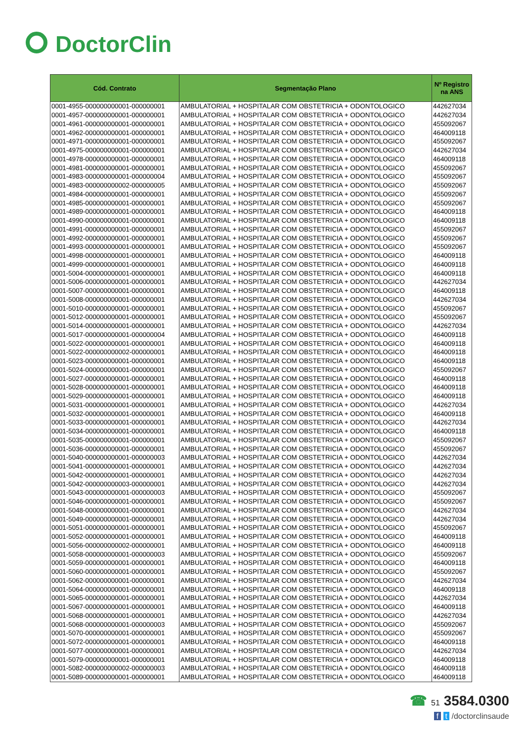DoctorClin
| Cód. Contrato | Segmentação Plano | Nº Registro na ANS |
| --- | --- | --- |
| 0001-4955-000000000001-000000001 | AMBULATORIAL + HOSPITALAR COM OBSTETRICIA + ODONTOLOGICO | 442627034 |
| 0001-4957-000000000001-000000001 | AMBULATORIAL + HOSPITALAR COM OBSTETRICIA + ODONTOLOGICO | 442627034 |
| 0001-4961-000000000001-000000001 | AMBULATORIAL + HOSPITALAR COM OBSTETRICIA + ODONTOLOGICO | 455092067 |
| 0001-4962-000000000001-000000001 | AMBULATORIAL + HOSPITALAR COM OBSTETRICIA + ODONTOLOGICO | 464009118 |
| 0001-4971-000000000001-000000001 | AMBULATORIAL + HOSPITALAR COM OBSTETRICIA + ODONTOLOGICO | 455092067 |
| 0001-4975-000000000001-000000001 | AMBULATORIAL + HOSPITALAR COM OBSTETRICIA + ODONTOLOGICO | 442627034 |
| 0001-4978-000000000001-000000001 | AMBULATORIAL + HOSPITALAR COM OBSTETRICIA + ODONTOLOGICO | 464009118 |
| 0001-4981-000000000001-000000001 | AMBULATORIAL + HOSPITALAR COM OBSTETRICIA + ODONTOLOGICO | 455092067 |
| 0001-4983-000000000001-000000004 | AMBULATORIAL + HOSPITALAR COM OBSTETRICIA + ODONTOLOGICO | 455092067 |
| 0001-4983-000000000002-000000005 | AMBULATORIAL + HOSPITALAR COM OBSTETRICIA + ODONTOLOGICO | 455092067 |
| 0001-4984-000000000001-000000001 | AMBULATORIAL + HOSPITALAR COM OBSTETRICIA + ODONTOLOGICO | 455092067 |
| 0001-4985-000000000001-000000001 | AMBULATORIAL + HOSPITALAR COM OBSTETRICIA + ODONTOLOGICO | 455092067 |
| 0001-4989-000000000001-000000001 | AMBULATORIAL + HOSPITALAR COM OBSTETRICIA + ODONTOLOGICO | 464009118 |
| 0001-4990-000000000001-000000001 | AMBULATORIAL + HOSPITALAR COM OBSTETRICIA + ODONTOLOGICO | 464009118 |
| 0001-4991-000000000001-000000001 | AMBULATORIAL + HOSPITALAR COM OBSTETRICIA + ODONTOLOGICO | 455092067 |
| 0001-4992-000000000001-000000001 | AMBULATORIAL + HOSPITALAR COM OBSTETRICIA + ODONTOLOGICO | 455092067 |
| 0001-4993-000000000001-000000001 | AMBULATORIAL + HOSPITALAR COM OBSTETRICIA + ODONTOLOGICO | 455092067 |
| 0001-4998-000000000001-000000001 | AMBULATORIAL + HOSPITALAR COM OBSTETRICIA + ODONTOLOGICO | 464009118 |
| 0001-4999-000000000001-000000001 | AMBULATORIAL + HOSPITALAR COM OBSTETRICIA + ODONTOLOGICO | 464009118 |
| 0001-5004-000000000001-000000001 | AMBULATORIAL + HOSPITALAR COM OBSTETRICIA + ODONTOLOGICO | 464009118 |
| 0001-5006-000000000001-000000001 | AMBULATORIAL + HOSPITALAR COM OBSTETRICIA + ODONTOLOGICO | 442627034 |
| 0001-5007-000000000001-000000001 | AMBULATORIAL + HOSPITALAR COM OBSTETRICIA + ODONTOLOGICO | 464009118 |
| 0001-5008-000000000001-000000001 | AMBULATORIAL + HOSPITALAR COM OBSTETRICIA + ODONTOLOGICO | 442627034 |
| 0001-5010-000000000001-000000001 | AMBULATORIAL + HOSPITALAR COM OBSTETRICIA + ODONTOLOGICO | 455092067 |
| 0001-5012-000000000001-000000001 | AMBULATORIAL + HOSPITALAR COM OBSTETRICIA + ODONTOLOGICO | 455092067 |
| 0001-5014-000000000001-000000001 | AMBULATORIAL + HOSPITALAR COM OBSTETRICIA + ODONTOLOGICO | 442627034 |
| 0001-5017-000000000001-000000004 | AMBULATORIAL + HOSPITALAR COM OBSTETRICIA + ODONTOLOGICO | 464009118 |
| 0001-5022-000000000001-000000001 | AMBULATORIAL + HOSPITALAR COM OBSTETRICIA + ODONTOLOGICO | 464009118 |
| 0001-5022-000000000002-000000001 | AMBULATORIAL + HOSPITALAR COM OBSTETRICIA + ODONTOLOGICO | 464009118 |
| 0001-5023-000000000001-000000001 | AMBULATORIAL + HOSPITALAR COM OBSTETRICIA + ODONTOLOGICO | 464009118 |
| 0001-5024-000000000001-000000001 | AMBULATORIAL + HOSPITALAR COM OBSTETRICIA + ODONTOLOGICO | 455092067 |
| 0001-5027-000000000001-000000001 | AMBULATORIAL + HOSPITALAR COM OBSTETRICIA + ODONTOLOGICO | 464009118 |
| 0001-5028-000000000001-000000001 | AMBULATORIAL + HOSPITALAR COM OBSTETRICIA + ODONTOLOGICO | 464009118 |
| 0001-5029-000000000001-000000001 | AMBULATORIAL + HOSPITALAR COM OBSTETRICIA + ODONTOLOGICO | 464009118 |
| 0001-5031-000000000001-000000001 | AMBULATORIAL + HOSPITALAR COM OBSTETRICIA + ODONTOLOGICO | 442627034 |
| 0001-5032-000000000001-000000001 | AMBULATORIAL + HOSPITALAR COM OBSTETRICIA + ODONTOLOGICO | 464009118 |
| 0001-5033-000000000001-000000001 | AMBULATORIAL + HOSPITALAR COM OBSTETRICIA + ODONTOLOGICO | 442627034 |
| 0001-5034-000000000001-000000001 | AMBULATORIAL + HOSPITALAR COM OBSTETRICIA + ODONTOLOGICO | 464009118 |
| 0001-5035-000000000001-000000001 | AMBULATORIAL + HOSPITALAR COM OBSTETRICIA + ODONTOLOGICO | 455092067 |
| 0001-5036-000000000001-000000001 | AMBULATORIAL + HOSPITALAR COM OBSTETRICIA + ODONTOLOGICO | 455092067 |
| 0001-5040-000000000001-000000003 | AMBULATORIAL + HOSPITALAR COM OBSTETRICIA + ODONTOLOGICO | 442627034 |
| 0001-5041-000000000001-000000001 | AMBULATORIAL + HOSPITALAR COM OBSTETRICIA + ODONTOLOGICO | 442627034 |
| 0001-5042-000000000001-000000001 | AMBULATORIAL + HOSPITALAR COM OBSTETRICIA + ODONTOLOGICO | 442627034 |
| 0001-5042-000000000003-000000001 | AMBULATORIAL + HOSPITALAR COM OBSTETRICIA + ODONTOLOGICO | 442627034 |
| 0001-5043-000000000001-000000003 | AMBULATORIAL + HOSPITALAR COM OBSTETRICIA + ODONTOLOGICO | 455092067 |
| 0001-5046-000000000001-000000001 | AMBULATORIAL + HOSPITALAR COM OBSTETRICIA + ODONTOLOGICO | 455092067 |
| 0001-5048-000000000001-000000001 | AMBULATORIAL + HOSPITALAR COM OBSTETRICIA + ODONTOLOGICO | 442627034 |
| 0001-5049-000000000001-000000001 | AMBULATORIAL + HOSPITALAR COM OBSTETRICIA + ODONTOLOGICO | 442627034 |
| 0001-5051-000000000001-000000001 | AMBULATORIAL + HOSPITALAR COM OBSTETRICIA + ODONTOLOGICO | 455092067 |
| 0001-5052-000000000001-000000001 | AMBULATORIAL + HOSPITALAR COM OBSTETRICIA + ODONTOLOGICO | 464009118 |
| 0001-5056-000000000002-000000001 | AMBULATORIAL + HOSPITALAR COM OBSTETRICIA + ODONTOLOGICO | 464009118 |
| 0001-5058-000000000001-000000003 | AMBULATORIAL + HOSPITALAR COM OBSTETRICIA + ODONTOLOGICO | 455092067 |
| 0001-5059-000000000001-000000001 | AMBULATORIAL + HOSPITALAR COM OBSTETRICIA + ODONTOLOGICO | 464009118 |
| 0001-5060-000000000001-000000001 | AMBULATORIAL + HOSPITALAR COM OBSTETRICIA + ODONTOLOGICO | 455092067 |
| 0001-5062-000000000001-000000001 | AMBULATORIAL + HOSPITALAR COM OBSTETRICIA + ODONTOLOGICO | 442627034 |
| 0001-5064-000000000001-000000001 | AMBULATORIAL + HOSPITALAR COM OBSTETRICIA + ODONTOLOGICO | 464009118 |
| 0001-5065-000000000001-000000001 | AMBULATORIAL + HOSPITALAR COM OBSTETRICIA + ODONTOLOGICO | 442627034 |
| 0001-5067-000000000001-000000001 | AMBULATORIAL + HOSPITALAR COM OBSTETRICIA + ODONTOLOGICO | 464009118 |
| 0001-5068-000000000001-000000001 | AMBULATORIAL + HOSPITALAR COM OBSTETRICIA + ODONTOLOGICO | 442627034 |
| 0001-5068-000000000001-000000003 | AMBULATORIAL + HOSPITALAR COM OBSTETRICIA + ODONTOLOGICO | 455092067 |
| 0001-5070-000000000001-000000001 | AMBULATORIAL + HOSPITALAR COM OBSTETRICIA + ODONTOLOGICO | 455092067 |
| 0001-5072-000000000001-000000001 | AMBULATORIAL + HOSPITALAR COM OBSTETRICIA + ODONTOLOGICO | 464009118 |
| 0001-5077-000000000001-000000001 | AMBULATORIAL + HOSPITALAR COM OBSTETRICIA + ODONTOLOGICO | 442627034 |
| 0001-5079-000000000001-000000001 | AMBULATORIAL + HOSPITALAR COM OBSTETRICIA + ODONTOLOGICO | 464009118 |
| 0001-5082-000000000002-000000003 | AMBULATORIAL + HOSPITALAR COM OBSTETRICIA + ODONTOLOGICO | 464009118 |
| 0001-5089-000000000001-000000001 | AMBULATORIAL + HOSPITALAR COM OBSTETRICIA + ODONTOLOGICO | 464009118 |
☎ 51 3584.0300
f t /doctorclinsaude